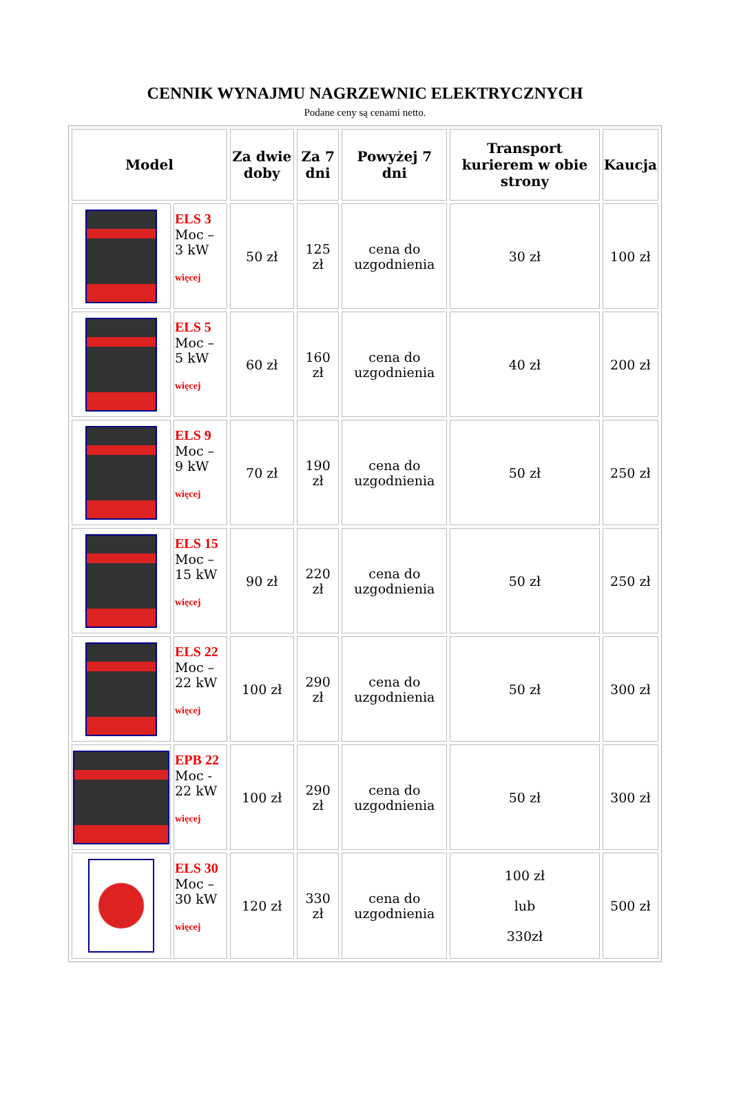CENNIK WYNAJMU NAGRZEWNIC ELEKTRYCZNYCH
Podane ceny są cenami netto.
| Model | | Za dwie doby | Za 7 dni | Powyżej 7 dni | Transport kurierem w obie strony | Kaucja |
| --- | --- | --- | --- | --- | --- | --- |
| | ELS 3 Moc – 3 kW więcej | 50 zł | 125 zł | cena do uzgodnienia | 30 zł | 100 zł |
| | ELS 5 Moc – 5 kW więcej | 60 zł | 160 zł | cena do uzgodnienia | 40 zł | 200 zł |
| | ELS 9 Moc – 9 kW więcej | 70 zł | 190 zł | cena do uzgodnienia | 50 zł | 250 zł |
| | ELS 15 Moc – 15 kW więcej | 90 zł | 220 zł | cena do uzgodnienia | 50 zł | 250 zł |
| | ELS 22 Moc – 22 kW więcej | 100 zł | 290 zł | cena do uzgodnienia | 50 zł | 300 zł |
| | EPB 22 Moc - 22 kW więcej | 100 zł | 290 zł | cena do uzgodnienia | 50 zł | 300 zł |
| | ELS 30 Moc – 30 kW więcej | 120 zł | 330 zł | cena do uzgodnienia | 100 zł lub 330zł | 500 zł |